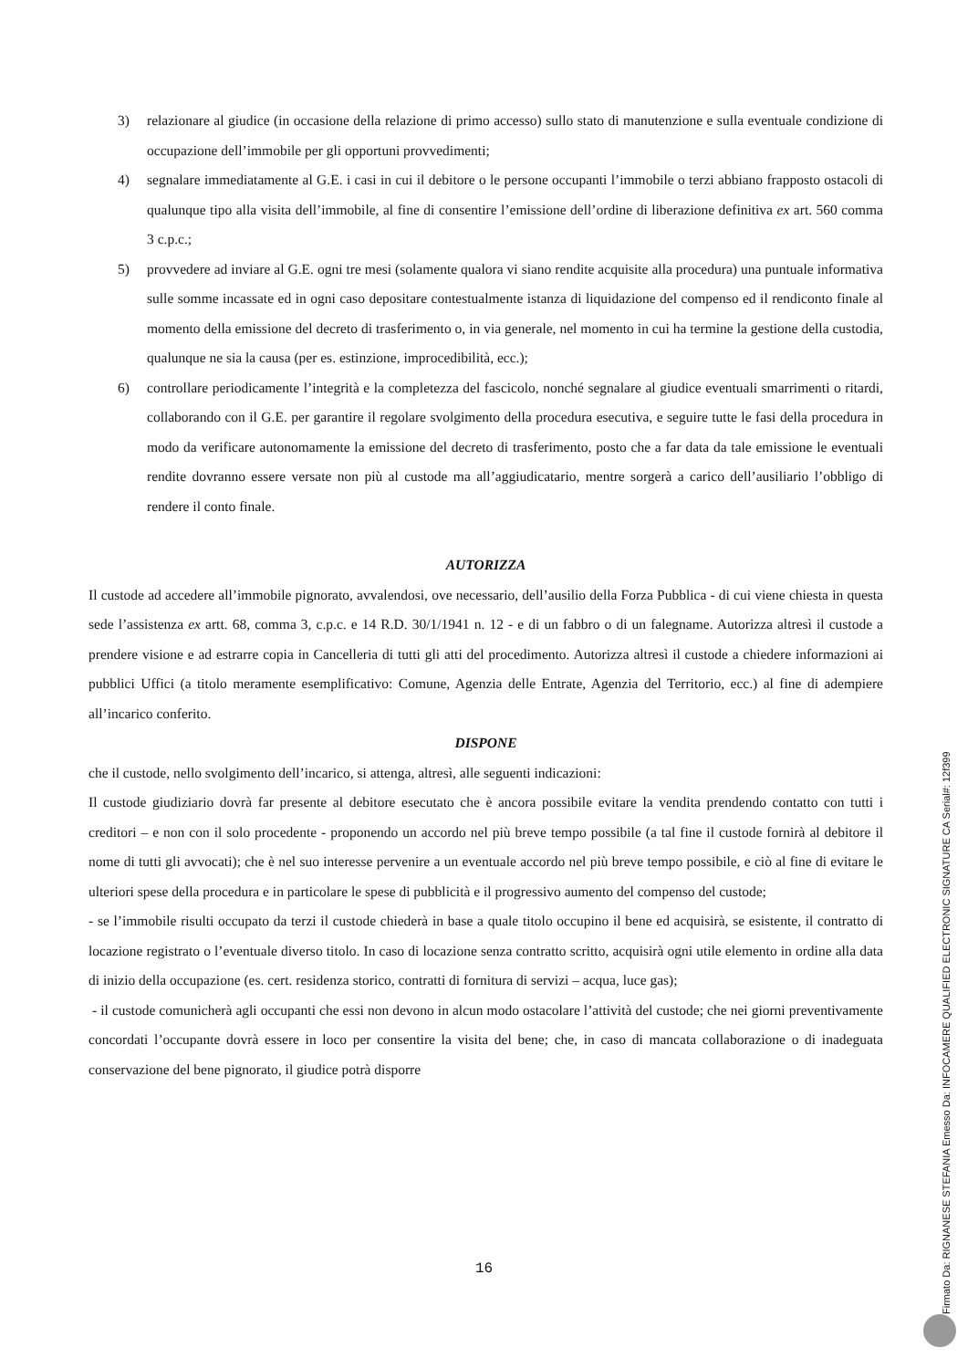3) relazionare al giudice (in occasione della relazione di primo accesso) sullo stato di manutenzione e sulla eventuale condizione di occupazione dell’immobile per gli opportuni provvedimenti;
4) segnalare immediatamente al G.E. i casi in cui il debitore o le persone occupanti l’immobile o terzi abbiano frapposto ostacoli di qualunque tipo alla visita dell’immobile, al fine di consentire l’emissione dell’ordine di liberazione definitiva ex art. 560 comma 3 c.p.c.;
5) provvedere ad inviare al G.E. ogni tre mesi (solamente qualora vi siano rendite acquisite alla procedura) una puntuale informativa sulle somme incassate ed in ogni caso depositare contestualmente istanza di liquidazione del compenso ed il rendiconto finale al momento della emissione del decreto di trasferimento o, in via generale, nel momento in cui ha termine la gestione della custodia, qualunque ne sia la causa (per es. estinzione, improcedibilità, ecc.);
6) controllare periodicamente l’integrità e la completezza del fascicolo, nonché segnalare al giudice eventuali smarrimenti o ritardi, collaborando con il G.E. per garantire il regolare svolgimento della procedura esecutiva, e seguire tutte le fasi della procedura in modo da verificare autonomamente la emissione del decreto di trasferimento, posto che a far data da tale emissione le eventuali rendite dovranno essere versate non più al custode ma all’aggiudicatario, mentre sorgerà a carico dell’ausiliario l’obbligo di rendere il conto finale.
AUTORIZZA
Il custode ad accedere all’immobile pignorato, avvalendosi, ove necessario, dell’ausilio della Forza Pubblica - di cui viene chiesta in questa sede l’assistenza ex artt. 68, comma 3, c.p.c. e 14 R.D. 30/1/1941 n. 12 - e di un fabbro o di un falegname. Autorizza altresì il custode a prendere visione e ad estrarre copia in Cancelleria di tutti gli atti del procedimento. Autorizza altresì il custode a chiedere informazioni ai pubblici Uffici (a titolo meramente esemplificativo: Comune, Agenzia delle Entrate, Agenzia del Territorio, ecc.) al fine di adempiere all’incarico conferito.
DISPONE
che il custode, nello svolgimento dell’incarico, si attenga, altresì, alle seguenti indicazioni:
Il custode giudiziario dovrà far presente al debitore esecutato che è ancora possibile evitare la vendita prendendo contatto con tutti i creditori – e non con il solo procedente - proponendo un accordo nel più breve tempo possibile (a tal fine il custode fornirà al debitore il nome di tutti gli avvocati); che è nel suo interesse pervenire a un eventuale accordo nel più breve tempo possibile, e ciò al fine di evitare le ulteriori spese della procedura e in particolare le spese di pubblicità e il progressivo aumento del compenso del custode;
- se l’immobile risulti occupato da terzi il custode chiederà in base a quale titolo occupino il bene ed acquisirà, se esistente, il contratto di locazione registrato o l’eventuale diverso titolo. In caso di locazione senza contratto scritto, acquisirà ogni utile elemento in ordine alla data di inizio della occupazione (es. cert. residenza storico, contratti di fornitura di servizi – acqua, luce gas);
- il custode comunicherà agli occupanti che essi non devono in alcun modo ostacolare l’attività del custode; che nei giorni preventivamente concordati l’occupante dovrà essere in loco per consentire la visita del bene; che, in caso di mancata collaborazione o di inadeguata conservazione del bene pignorato, il giudice potrà disporre
16
Firmato Da: RIGNANESE STEFANIA Emesso Da: INFOCAMERE QUALIFIED ELECTRONIC SIGNATURE CA Serial#: 12f399